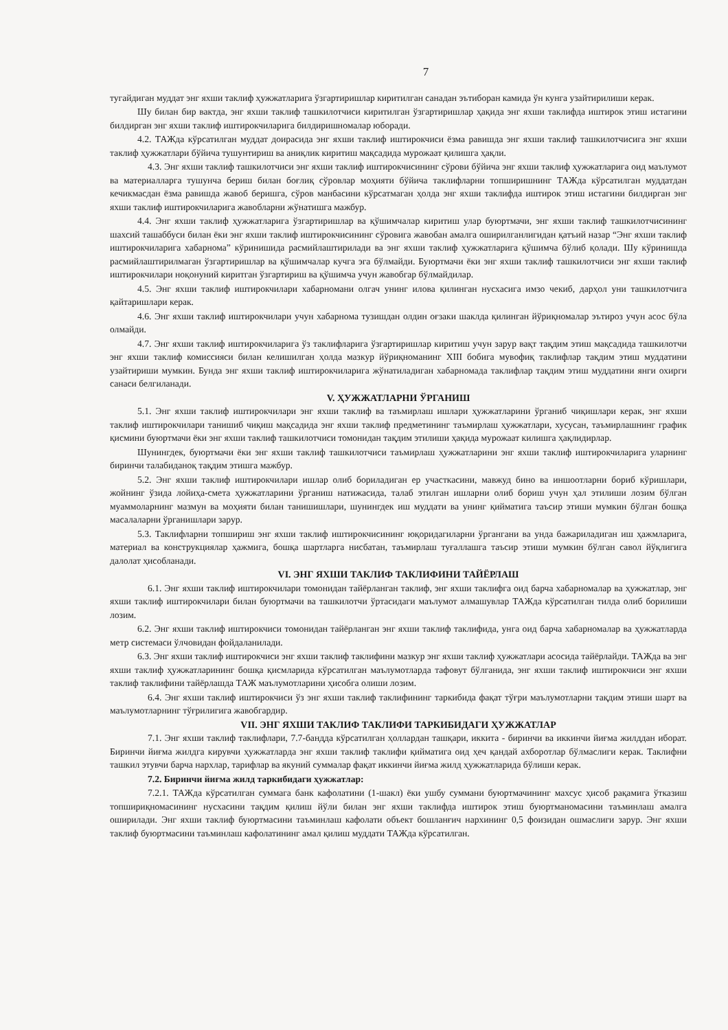7
тугайдиган муддат энг яхши таклиф ҳужжатларига ўзгартиришлар киритилган санадан эътиборан камида ўн кунга узайтирилиши керак.
Шу билан бир вактда, энг яхши таклиф ташкилотчиси киритилган ўзгартиришлар ҳақида энг яхши таклифда иштирок этиш истагини билдирган энг яхши таклиф иштирокчиларига билдиришномалар юборади.
4.2. ТАЖда кўрсатилган муддат доирасида энг яхши таклиф иштирокчиси ёзма равишда энг яхши таклиф ташкилотчисига энг яхши таклиф ҳужжатлари бўйича тушунтириш ва аниқлик киритиш мақсадида мурожаат қилишга ҳақли.
4.3. Энг яхши таклиф ташкилотчиси энг яхши таклиф иштирокчисининг сўрови бўйича энг яхши таклиф ҳужжатларига оид маълумот ва материалларга тушунча бериш билан боғлиқ сўровлар моҳияти бўйича таклифларни топширишнинг ТАЖда кўрсатилган муддатдан кечикмасдан ёзма равишда жавоб беришга, сўров манбасини кўрсатмаган ҳолда энг яхши таклифда иштирок этиш истагини билдирган энг яхши таклиф иштирокчиларига жавобларни жўнатишга мажбур.
4.4. Энг яхши таклиф ҳужжатларига ўзгартиришлар ва қўшимчалар киритиш улар буюртмачи, энг яхши таклиф ташкилотчисининг шахсий ташаббуси билан ёки энг яхши таклиф иштирокчисининг сўровига жавобан амалга оширилганлигидан қатъий назар “Энг яхши таклиф иштирокчиларига хабарнома” кўринишида расмийлаштирилади ва энг яхши таклиф ҳужжатларига қўшимча бўлиб қолади. Шу кўринишда расмийлаштирилмаган ўзгартиришлар ва қўшимчалар кучга эга бўлмайди. Буюртмачи ёки энг яхши таклиф ташкилотчиси энг яхши таклиф иштирокчилари ноқонуний киритган ўзгартириш ва қўшимча учун жавобгар бўлмайдилар.
4.5. Энг яхши таклиф иштирокчилари хабарномани олгач унинг илова қилинган нусхасига имзо чекиб, дарҳол уни ташкилотчига қайтаришлари керак.
4.6. Энг яхши таклиф иштирокчилари учун хабарнома тузишдан олдин оғзаки шаклда қилинган йўриқномалар эътироз учун асос бўла олмайди.
4.7. Энг яхши таклиф иштирокчиларига ўз таклифларига ўзгартиришлар киритиш учун зарур вақт тақдим этиш мақсадида ташкилотчи энг яхши таклиф комиссияси билан келишилган ҳолда мазкур йўриқноманинг XIII бобига мувофиқ таклифлар тақдим этиш муддатини узайтириши мумкин. Бунда энг яхши таклиф иштирокчиларига жўнатиладиган хабарномада таклифлар тақдим этиш муддатини янги охирги санаси белгиланади.
V. ҲУЖЖАТЛАРНИ ЎРГАНИШ
5.1. Энг яхши таклиф иштирокчилари энг яхши таклиф ва таъмирлаш ишлари ҳужжатларини ўрганиб чиқишлари керак, энг яхши таклиф иштирокчилари танишиб чиқиш мақсадида энг яхши таклиф предметининг таъмирлаш ҳужжатлари, хусусан, таъмирлашнинг график қисмини буюртмачи ёки энг яхши таклиф ташкилотчиси томонидан тақдим этилиши ҳақида мурожаат килишга ҳақлидирлар.
Шунингдек, буюртмачи ёки энг яхши таклиф ташкилотчиси таъмирлаш ҳужжатларини энг яхши таклиф иштирокчиларига уларнинг биринчи талабиданоқ тақдим этишга мажбур.
5.2. Энг яхши таклиф иштирокчилари ишлар олиб бориладиган ер участкасини, мавжуд бино ва иншоотларни бориб кўришлари, жойнинг ўзида лойиҳа-смета ҳужжатларини ўрганиш натижасида, талаб этилган ишларни олиб бориш учун ҳал этилиши лозим бўлган муаммоларнинг мазмун ва моҳияти билан танишишлари, шунингдек иш муддати ва унинг қийматига таъсир этиши мумкин бўлган бошқа масалаларни ўрганишлари зарур.
5.3. Таклифларни топшириш энг яхши таклиф иштирокчисининг юқоридагиларни ўргангани ва унда бажариладиган иш ҳажмларига, материал ва конструкциялар ҳажмига, бошқа шартларга нисбатан, таъмирлаш туғаллашга таъсир этиши мумкин бўлган савол йўқлигига далолат ҳисобланади.
VI. ЭНГ ЯХШИ ТАКЛИФ ТАКЛИФИНИ ТАЙЁРЛАШ
6.1. Энг яхши таклиф иштирокчилари томонидан тайёрланган таклиф, энг яхши таклифга оид барча хабарномалар ва ҳужжатлар, энг яхши таклиф иштирокчилари билан буюртмачи ва ташкилотчи ўртасидаги маълумот алмашувлар ТАЖда кўрсатилган тилда олиб борилиши лозим.
6.2. Энг яхши таклиф иштирокчиси томонидан тайёрланган энг яхши таклиф таклифида, унга оид барча хабарномалар ва ҳужжатларда метр системаси ўлчовидан фойдаланилади.
6.3. Энг яхши таклиф иштирокчиси энг яхши таклиф таклифини мазкур энг яхши таклиф ҳужжатлари асосида тайёрлайди. ТАЖда ва энг яхши таклиф ҳужжатларининг бошқа қисмларида кўрсатилган маълумотларда тафовут бўлганида, энг яхши таклиф иштирокчиси энг яхши таклиф таклифини тайёрлашда ТАЖ маълумотларини ҳисобга олиши лозим.
6.4. Энг яхши таклиф иштирокчиси ўз энг яхши таклиф таклифининг таркибида фақат тўғри маълумотларни тақдим этиши шарт ва маълумотларнинг тўғрилигига жавобгардир.
VII. ЭНГ ЯХШИ ТАКЛИФ ТАКЛИФИ ТАРКИБИДАГИ ҲУЖЖАТЛАР
7.1. Энг яхши таклиф таклифлари, 7.7-бандда кўрсатилган ҳоллардан ташқари, иккита - биринчи ва иккинчи йиғма жилддан иборат. Биринчи йиғма жилдга кирувчи ҳужжатларда энг яхши таклиф таклифи қийматига оид ҳеч қандай ахборотлар бўлмаслиги керак. Таклифни ташкил этувчи барча нархлар, тарифлар ва якуний суммалар фақат иккинчи йиғма жилд ҳужжатларида бўлиши керак.
7.2. Биринчи йиғма жилд таркибидаги ҳужжатлар:
7.2.1. ТАЖда кўрсатилган суммага банк кафолатини (1-шакл) ёки ушбу суммани буюртмачининг махсус ҳисоб рақамига ўтказиш топшириқномасининг нусхасини тақдим қилиш йўли билан энг яхши таклифда иштирок этиш буюртманомасини таъминлаш амалга оширилади. Энг яхши таклиф буюртмасини таъминлаш кафолати объект бошланғич нархининг 0,5 фоизидан ошмаслиги зарур. Энг яхши таклиф буюртмасини таъминлаш кафолатининг амал қилиш муддати ТАЖда кўрсатилган.